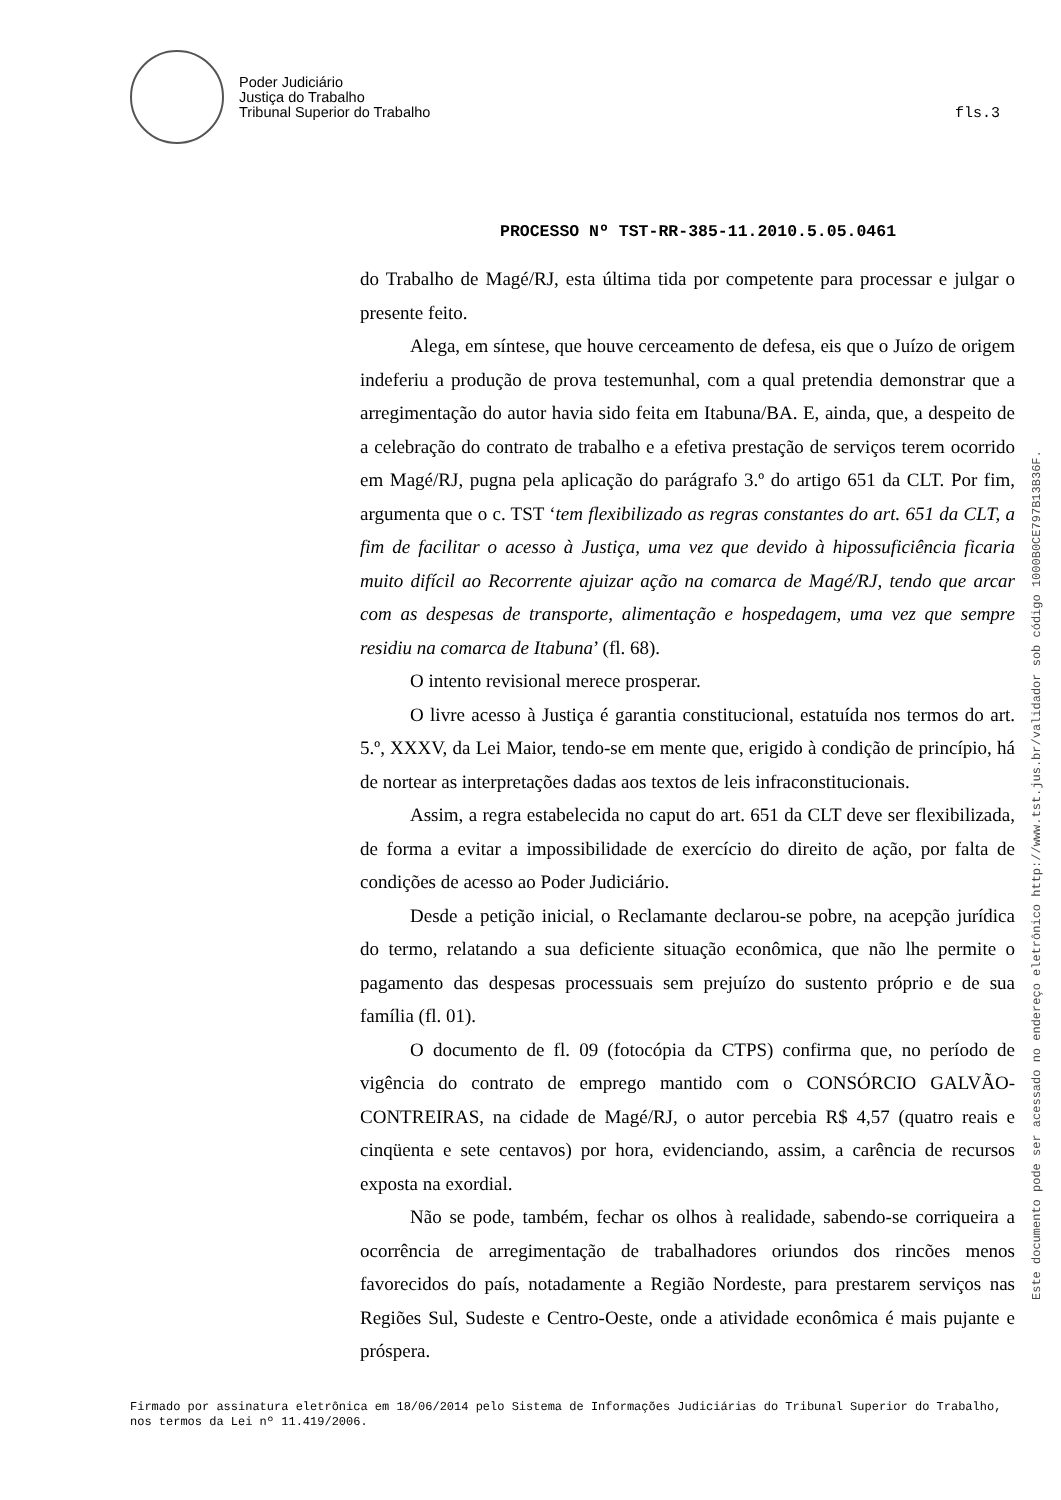Poder Judiciário
Justiça do Trabalho
Tribunal Superior do Trabalho
fls.3
PROCESSO Nº TST-RR-385-11.2010.5.05.0461
do Trabalho de Magé/RJ, esta última tida por competente para processar e julgar o presente feito.
Alega, em síntese, que houve cerceamento de defesa, eis que o Juízo de origem indeferiu a produção de prova testemunhal, com a qual pretendia demonstrar que a arregimentação do autor havia sido feita em Itabuna/BA. E, ainda, que, a despeito de a celebração do contrato de trabalho e a efetiva prestação de serviços terem ocorrido em Magé/RJ, pugna pela aplicação do parágrafo 3.º do artigo 651 da CLT. Por fim, argumenta que o c. TST ‘tem flexibilizado as regras constantes do art. 651 da CLT, a fim de facilitar o acesso à Justiça, uma vez que devido à hipossuficiência ficaria muito difícil ao Recorrente ajuizar ação na comarca de Magé/RJ, tendo que arcar com as despesas de transporte, alimentação e hospedagem, uma vez que sempre residiu na comarca de Itabuna’ (fl. 68).
O intento revisional merece prosperar.
O livre acesso à Justiça é garantia constitucional, estatuída nos termos do art. 5.º, XXXV, da Lei Maior, tendo-se em mente que, erigido à condição de princípio, há de nortear as interpretações dadas aos textos de leis infraconstitucionais.
Assim, a regra estabelecida no caput do art. 651 da CLT deve ser flexibilizada, de forma a evitar a impossibilidade de exercício do direito de ação, por falta de condições de acesso ao Poder Judiciário.
Desde a petição inicial, o Reclamante declarou-se pobre, na acepção jurídica do termo, relatando a sua deficiente situação econômica, que não lhe permite o pagamento das despesas processuais sem prejuízo do sustento próprio e de sua família (fl. 01).
O documento de fl. 09 (fotocópia da CTPS) confirma que, no período de vigência do contrato de emprego mantido com o CONSÓRCIO GALVÃO-CONTREIRAS, na cidade de Magé/RJ, o autor percebia R$ 4,57 (quatro reais e cinqüenta e sete centavos) por hora, evidenciando, assim, a carência de recursos exposta na exordial.
Não se pode, também, fechar os olhos à realidade, sabendo-se corriqueira a ocorrência de arregimentação de trabalhadores oriundos dos rincões menos favorecidos do país, notadamente a Região Nordeste, para prestarem serviços nas Regiões Sul, Sudeste e Centro-Oeste, onde a atividade econômica é mais pujante e próspera.
Este documento pode ser acessado no endereço eletrônico http://www.tst.jus.br/validador sob código 1000B0CE797B13B36F.
Firmado por assinatura eletrônica em 18/06/2014 pelo Sistema de Informações Judiciárias do Tribunal Superior do Trabalho, nos termos da Lei nº 11.419/2006.